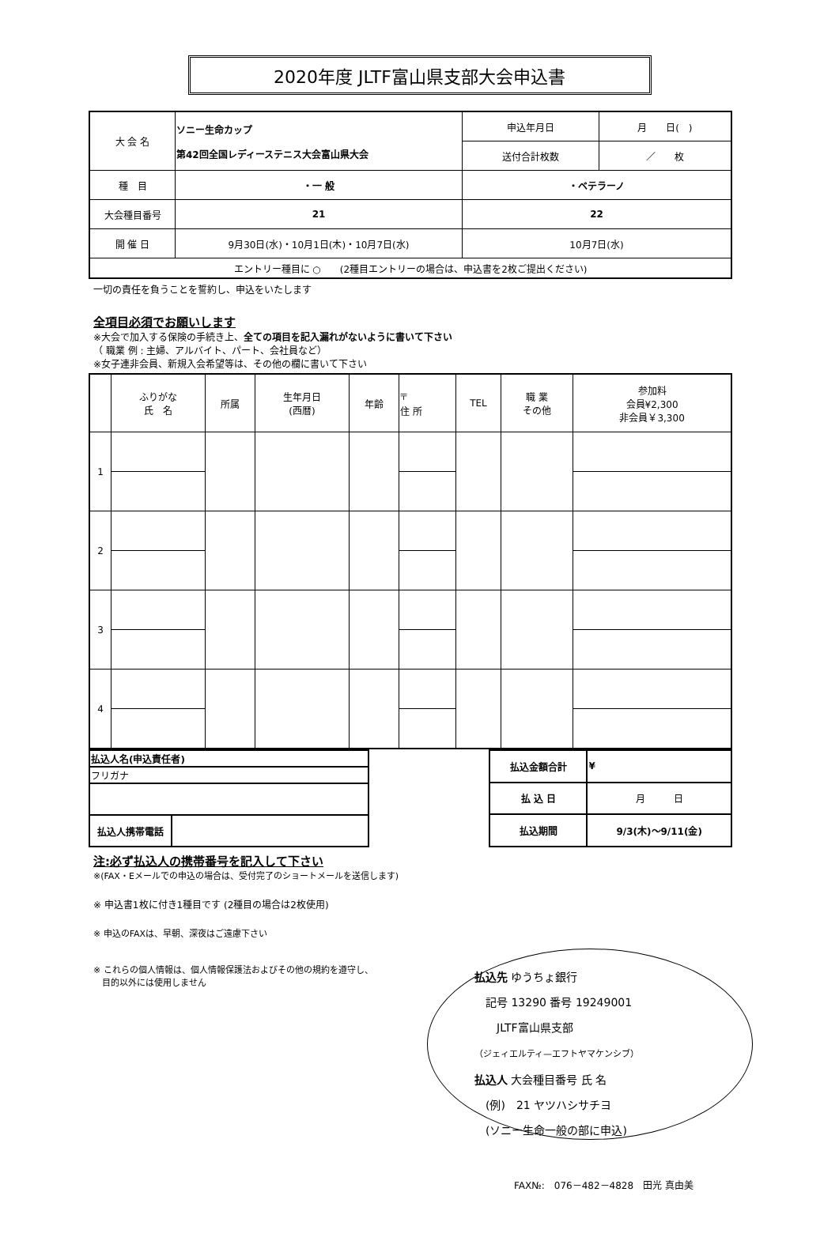2020年度 JLTF富山県支部大会申込書
| 大 会 名 | ソニー生命カップ 第42回全国レディーステニス大会富山県大会 | 申込年月日 | 月 日( ) |
| | | 送付合計枚数 | ／ 枚 |
| 種 目 | ・一 般 | ・ベテラーノ | |
| 大会種目番号 | 21 | 22 | |
| 開 催 日 | 9月30日(水)・10月1日(木)・10月7日(水) | 10月7日(水) | |
| エントリー種目に ○ (2種目エントリーの場合は、申込書を2枚ご提出ください) | | | |
一切の責任を負うことを誓約し、申込をいたします
全項目必須でお願いします
※大会で加入する保険の手続き上、全ての項目を記入漏れがないように書いて下さい
（ 職業 例 : 主婦、アルバイト、パート、会社員など）
※女子連非会員、新規入会希望等は、その他の欄に書いて下さい
| | ふりがな 氏 名 | 所属 | 生年月日 (西暦) | 年齢 | 〒 住 所 | TEL | 職 業 その他 | 参加料 会員¥2,300 非会員￥3,300 |
| 1 | | | | | | | | |
| 2 | | | | | | | | |
| 3 | | | | | | | | |
| 4 | | | | | | | | |
| 払込人名(申込責任者) | |
| フリガナ | |
| 払込人携帯電話 | |
| 払込金額合計 | ¥ |
| 払 込 日 | 月 日 |
| 払込期間 | 9/3(木)～9/11(金) |
注:必ず払込人の携帯番号を記入して下さい
※(FAX・Eメールでの申込の場合は、受付完了のショートメールを送信します)
※ 申込書1枚に付き1種目です (2種目の場合は2枚使用)
※ 申込のFAXは、早朝、深夜はご遠慮下さい
※ これらの個人情報は、個人情報保護法およびその他の規約を遵守し、
　目的以外には使用しません
払込先 ゆうちょ銀行
　記号 13290 番号 19249001
　　JLTF富山県支部
（ジェィエルティ—エフトヤマケンシブ）
払込人 大会種目番号 氏 名
　(例)　21 ヤツハシサチヨ
　(ソニー生命一般の部に申込)
FAX№:　076－482－4828　田光 真由美